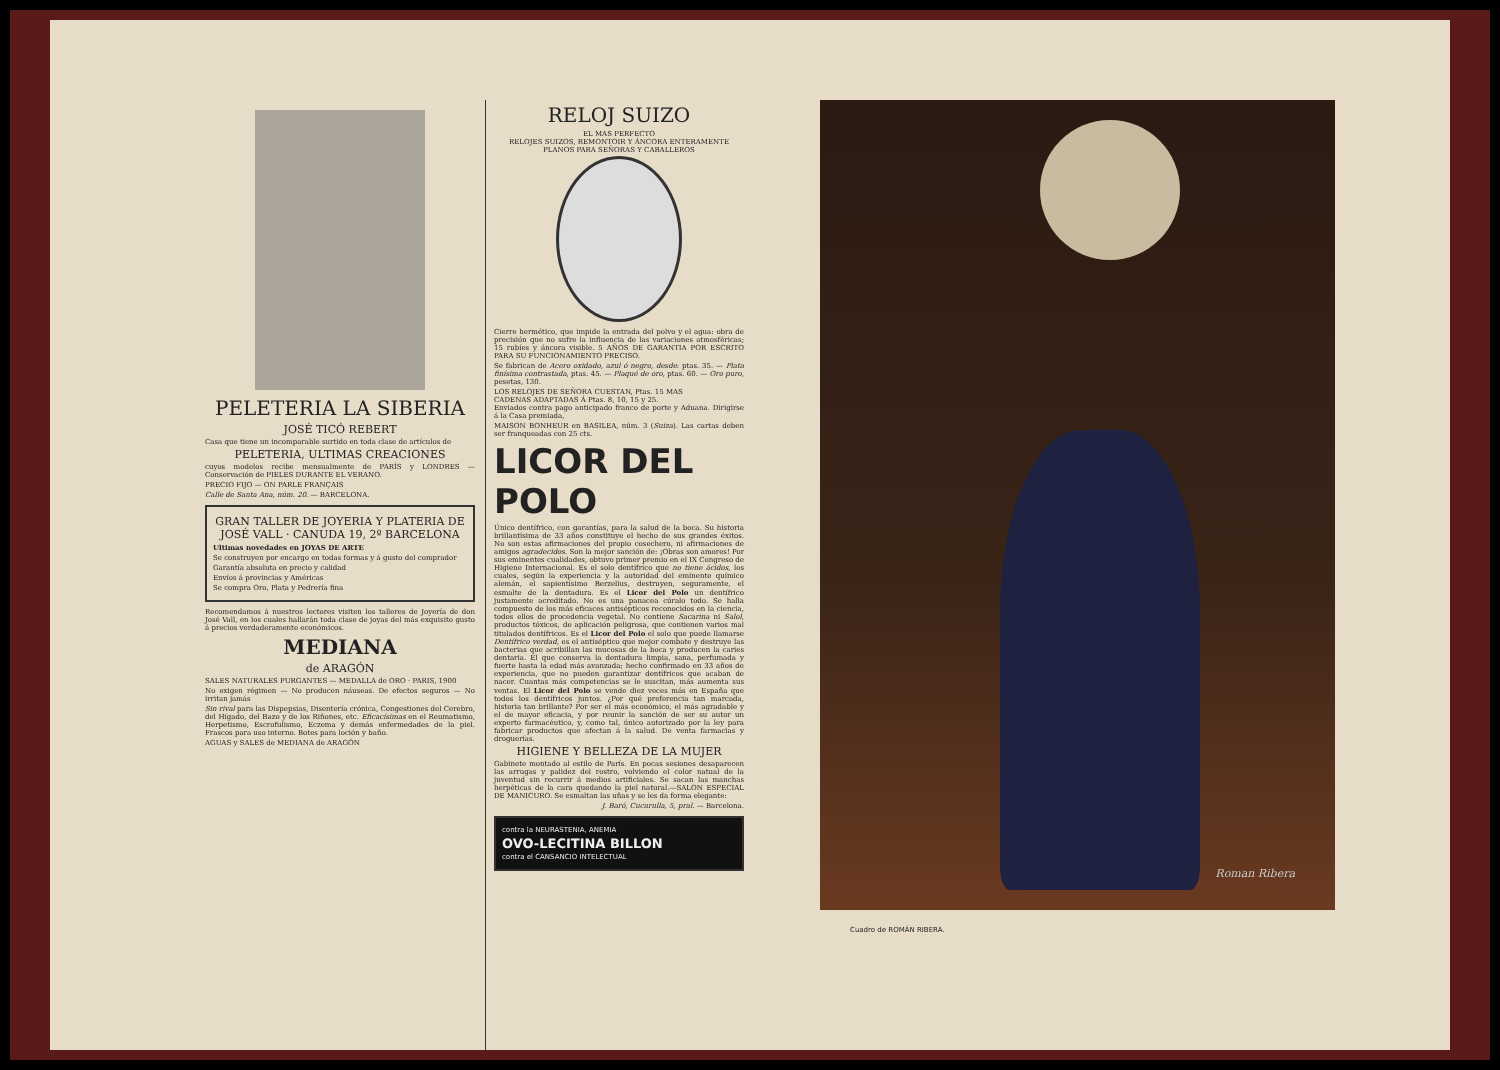PELETERIA LA SIBERIA
JOSÉ TICÓ REBERT
Casa que tiene un incomparable surtido en toda clase de artículos de
PELETERIA, ULTIMAS CREACIONES
cuyos modelos recibe mensualmente de PARÍS y LONDRES — Conservación de PIELES DURANTE EL VERANO.
PRECIO FIJO — ON PARLE FRANÇAIS
Calle de Santa Ana, núm. 20. — BARCELONA.
GRAN TALLER DE JOYERIA Y PLATERIA DE JOSÉ VALL · CANUDA 19, 2º BARCELONA
Ultimas novedades en JOYAS DE ARTE
Se construyen por encargo en todas formas y á gusto del comprador
Garantía absoluta en precio y calidad
Envíos á provincias y Américas
Se compra Oro, Plata y Pedrería fina
Recomendamos á nuestros lectores visiten los talleres de Joyería de don José Vall, en los cuales hallarán toda clase de joyas del más exquisito gusto á precios verdaderamente económicos.
MEDIANA
de ARAGÓN
SALES NATURALES PURGANTES — MEDALLA de ORO · PARIS, 1900
No exigen régimen — No producen náuseas. De efectos seguros — No irritan jamás
Sin rival para las Dispepsias, Disentería crónica, Congestiones del Cerebro, del Hígado, del Bazo y de los Riñones, etc. Eficacísimas en el Reumatismo, Herpetismo, Escrofulismo, Eczema y demás enfermedades de la piel. Frascos para uso interno. Botes para loción y baño.
AGUAS y SALES de MEDIANA de ARAGÓN
RELOJ SUIZO
EL MAS PERFECTO
RELOJES SUIZOS, REMONTOIR Y ÁNCORA ENTERAMENTE PLANOS PARA SEÑORAS Y CABALLEROS
Cierre hermético, que impide la entrada del polvo y el agua: obra de precisión que no sufre la influencia de las variaciones atmosféricas; 15 rubíes y áncora visible. 5 AÑOS DE GARANTIA POR ESCRITO PARA SU FUNCIONAMIENTO PRECISO.
Se fabrican de Acero oxidado, azul ó negro, desde: ptas. 35. — Plata finísima contrastada, ptas. 45. — Plaqué de oro, ptas. 60. — Oro puro, pesetas, 130.
LOS RELOJES DE SEÑORA CUESTAN, Ptas. 15 MAS
CADENAS ADAPTADAS Á Ptas. 8, 10, 15 y 25.
Enviados contra pago anticipado franco de porte y Aduana. Dirigirse á la Casa premiada,
MAISON BONHEUR en BASILEA, núm. 3 (Suiza). Las cartas deben ser franqueadas con 25 cts.
LICOR DEL POLO
Único dentífrico, con garantías, para la salud de la boca. Su historia brillantísima de 33 años constituye el hecho de sus grandes éxitos. No son estas afirmaciones del propio cosechero, ni afirmaciones de amigos agradecidos. Son la mejor sanción de: ¡Obras son amores! Por sus eminentes cualidades, obtuvo primer premio en el IX Congreso de Higiene Internacional. Es el solo dentífrico que no tiene ácidos, los cuales, según la experiencia y la autoridad del eminente químico alemán, el sapientísimo Berzelius, destruyen, seguramente, el esmalte de la dentadura. Es el Licor del Polo un dentífrico justamente acreditado. No es una panacea cúralo todo. Se halla compuesto de los más eficaces antisépticos reconocidos en la ciencia, todos ellos de procedencia vegetal. No contiene Sacarina ni Salol, productos tóxicos, de aplicación peligrosa, que contienen varios mal titulados dentífricos. Es el Licor del Polo el solo que puede llamarse Dentífrico verdad, es el antiséptico que mejor combate y destruye las bacterias que acribillan las mucosas de la boca y producen la caries dentaria. El que conserva la dentadura limpia, sana, perfumada y fuerte hasta la edad más avanzada; hecho confirmado en 33 años de experiencia, que no pueden garantizar dentífricos que acaban de nacer. Cuantas más competencias se le suscitan, más aumenta sus ventas. El Licor del Polo se vende diez veces más en España que todos los dentífricos juntos. ¿Por qué preferencia tan marcada, historia tan brillante? Por ser el más económico, el más agradable y el de mayor eficacia, y por reunir la sanción de ser su autor un experto farmacéutico, y, como tal, único autorizado por la ley para fabricar productos que afectan á la salud. De venta farmacias y droguerías.
HIGIENE Y BELLEZA DE LA MUJER
Gabinete montado al estilo de París. En pocas sesiones desaparecen las arrugas y palidez del rostro, volviendo el color natual de la juventud sin recurrir á medios artificiales. Se sacan las manchas herpéticas de la cara quedando la piel natural.—SALON ESPECIAL DE MANICURO. Se esmaltan las uñas y se les da forma elegante:
J. Baró, Cucurulla, 5, pral. — Barcelona.
contra la NEURASTENIA, ANEMIA
OVO-LECITINA BILLON
contra el CANSANCIO INTELECTUAL
Roman Ribera
Cuadro de ROMÁN RIBERA.